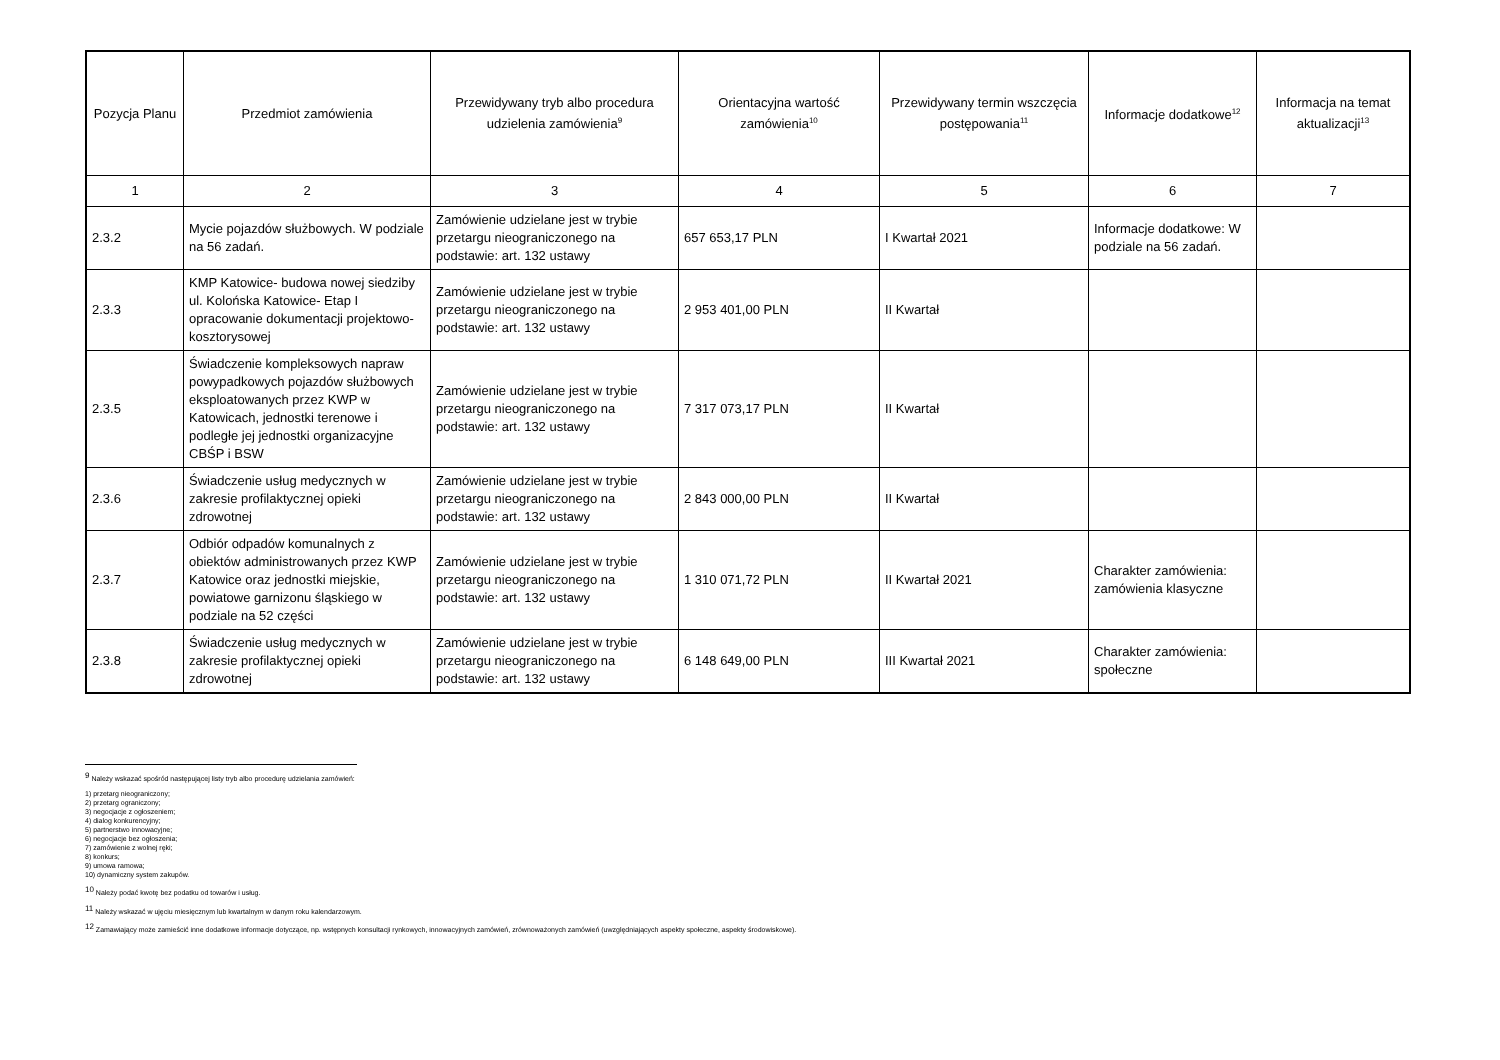| Pozycja Planu | Przedmiot zamówienia | Przewidywany tryb albo procedura udzielenia zamówienia<sup>9</sup> | Orientacyjna wartość zamówienia<sup>10</sup> | Przewidywany termin wszczęcia postępowania<sup>11</sup> | Informacje dodatkowe<sup>12</sup> | Informacja na temat aktualizacji<sup>13</sup> |
| --- | --- | --- | --- | --- | --- | --- |
| 1 | 2 | 3 | 4 | 5 | 6 | 7 |
| 2.3.2 | Mycie pojazdów służbowych. W podziale na 56 zadań. | Zamówienie udzielane jest w trybie przetargu nieograniczonego na podstawie: art. 132 ustawy | 657 653,17 PLN | I Kwartał 2021 | Informacje dodatkowe: W podziale na 56 zadań. | |
| 2.3.3 | KMP Katowice- budowa nowej siedziby ul. Kolońska Katowice- Etap I opracowanie dokumentacji projektowo-kosztorysowej | Zamówienie udzielane jest w trybie przetargu nieograniczonego na podstawie: art. 132 ustawy | 2 953 401,00 PLN | II Kwartał | | |
| 2.3.5 | Świadczenie kompleksowych napraw powypadkowych pojazdów służbowych eksploatowanych przez KWP w Katowicach, jednostki terenowe i podległe jej jednostki organizacyjne CBŚP i BSW | Zamówienie udzielane jest w trybie przetargu nieograniczonego na podstawie: art. 132 ustawy | 7 317 073,17 PLN | II Kwartał | | |
| 2.3.6 | Świadczenie usług medycznych w zakresie profilaktycznej opieki zdrowotnej | Zamówienie udzielane jest w trybie przetargu nieograniczonego na podstawie: art. 132 ustawy | 2 843 000,00 PLN | II Kwartał | | |
| 2.3.7 | Odbiór odpadów komunalnych z obiektów administrowanych przez KWP Katowice oraz jednostki miejskie, powiatowe garnizonu śląskiego w podziale na 52 części | Zamówienie udzielane jest w trybie przetargu nieograniczonego na podstawie: art. 132 ustawy | 1 310 071,72 PLN | II Kwartał 2021 | Charakter zamówienia: zamówienia klasyczne | |
| 2.3.8 | Świadczenie usług medycznych w zakresie profilaktycznej opieki zdrowotnej | Zamówienie udzielane jest w trybie przetargu nieograniczonego na podstawie: art. 132 ustawy | 6 148 649,00 PLN | III Kwartał 2021 | Charakter zamówienia: społeczne | |
<sup>9</sup> Należy wskazać spośród następującej listy tryb albo procedurę udzielania zamówień:
1) przetarg nieograniczony;
2) przetarg ograniczony;
3) negocjacje z ogłoszeniem;
4) dialog konkurencyjny;
5) partnerstwo innowacyjne;
6) negocjacje bez ogłoszenia;
7) zamówienie z wolnej ręki;
8) konkurs;
9) umowa ramowa;
10) dynamiczny system zakupów.
<sup>10</sup> Należy podać kwotę bez podatku od towarów i usług.
<sup>11</sup> Należy wskazać w ujęciu miesięcznym lub kwartalnym w danym roku kalendarzowym.
<sup>12</sup> Zamawiający może zamieścić inne dodatkowe informacje dotyczące, np. wstępnych konsultacji rynkowych, innowacyjnych zamówień, zrównoważonych zamówień (uwzględniających aspekty społeczne, aspekty środowiskowe).